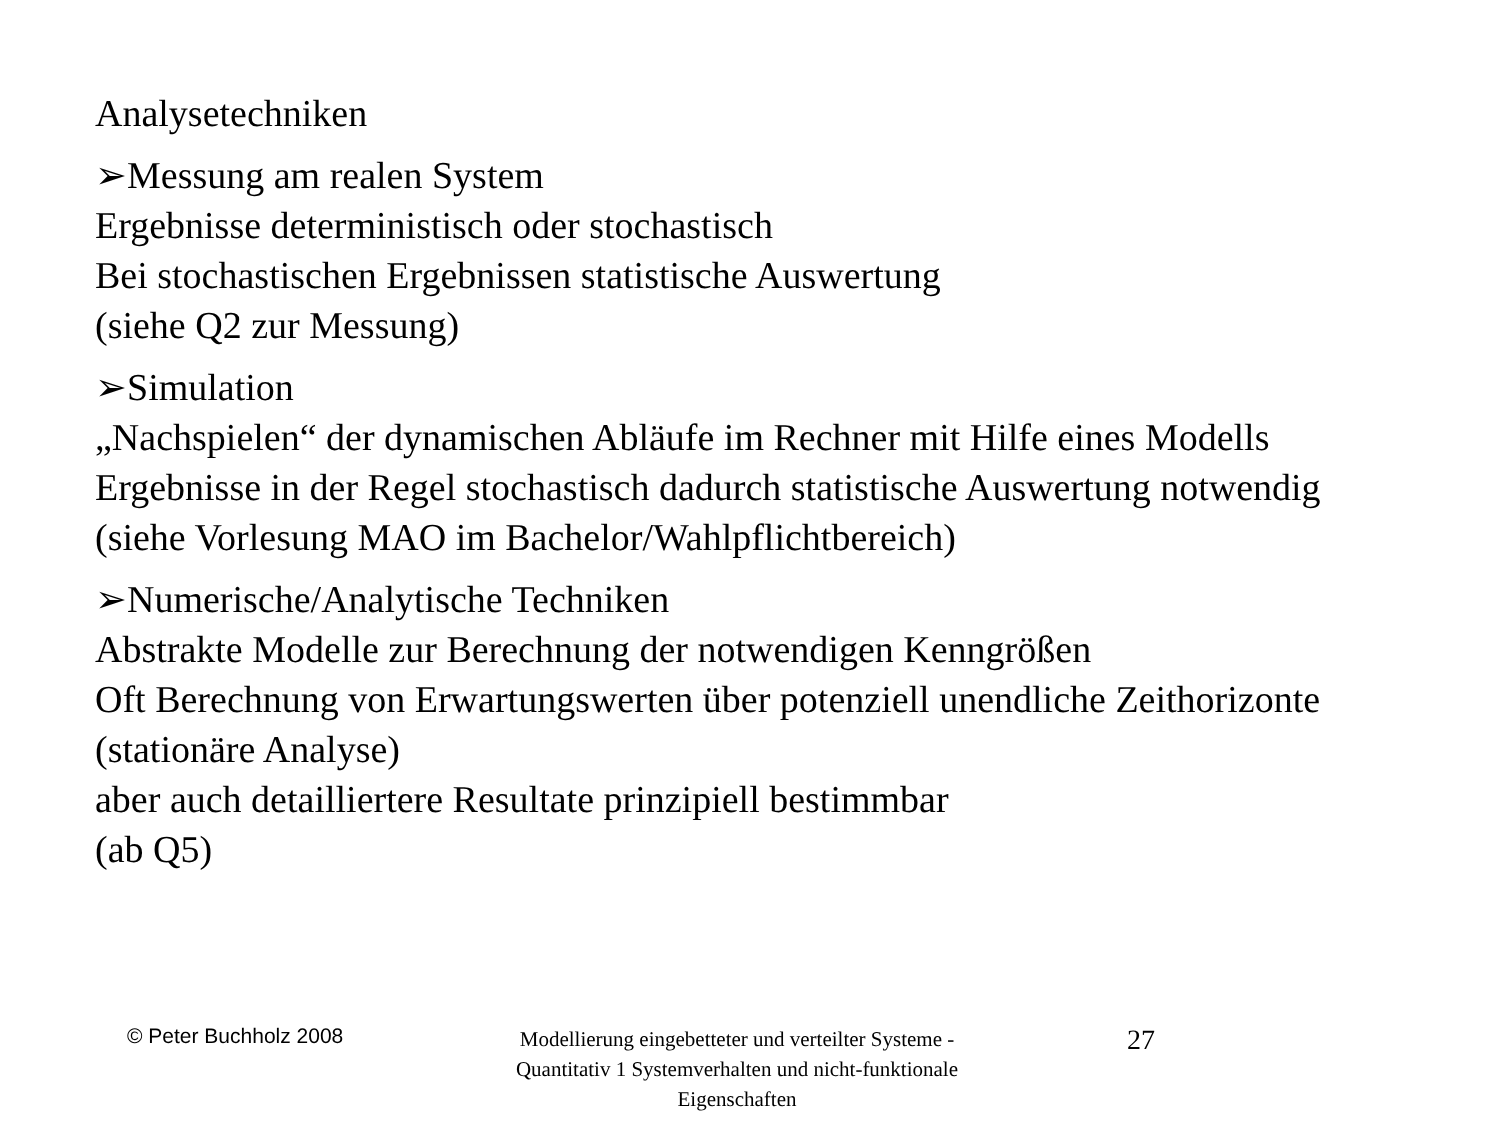Analysetechniken
➢Messung am realen System
Ergebnisse deterministisch oder stochastisch
Bei stochastischen Ergebnissen statistische Auswertung
(siehe Q2 zur Messung)
➢Simulation
„Nachspielen“ der dynamischen Abläufe im Rechner mit Hilfe eines Modells
Ergebnisse in der Regel stochastisch dadurch statistische Auswertung notwendig
(siehe Vorlesung MAO im Bachelor/Wahlpflichtbereich)
➢Numerische/Analytische Techniken
Abstrakte Modelle zur Berechnung der notwendigen Kenngrößen
Oft Berechnung von Erwartungswerten über potenziell unendliche Zeithorizonte
(stationäre Analyse)
aber auch detailliertere Resultate prinzipiell bestimmbar
(ab Q5)
© Peter Buchholz 2008
Modellierung eingebetteter und verteilter Systeme - Quantitativ 1 Systemverhalten und nicht-funktionale Eigenschaften
27